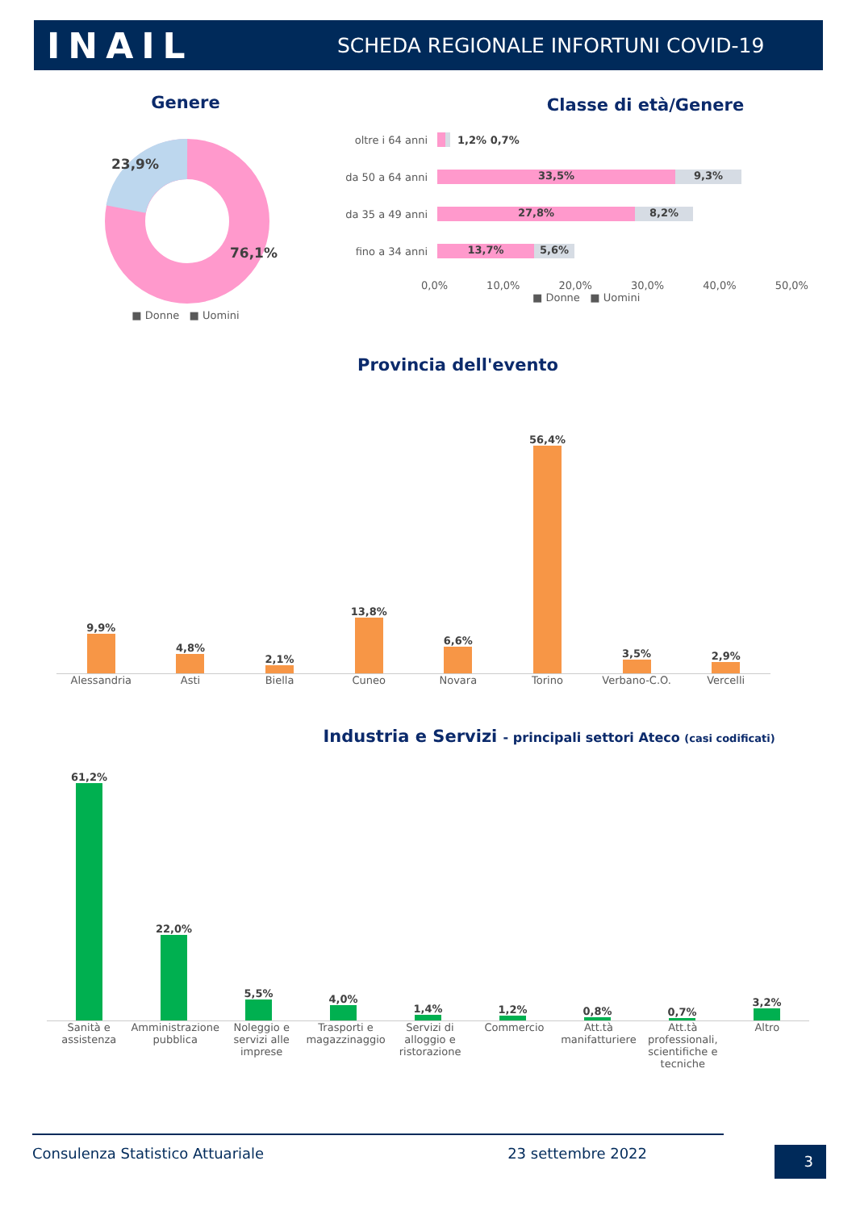INAIL
SCHEDA REGIONALE INFORTUNI COVID-19
Genere
23,9%
76,1%
■ Donne ■ Uomini
Classe di età/Genere
oltre i 64 anni 1,2% 0,7%
da 50 a 64 anni 33,5% 9,3%
da 35 a 49 anni 27,8% 8,2%
fino a 34 anni 13,7% 5,6%
0,0% 10,0% 20,0% 30,0% 40,0% 50,0%
■ Donne ■ Uomini
Provincia dell'evento
9,9%
4,8%
2,1%
13,8%
6,6%
56,4%
3,5%
2,9%
Alessandria Asti Biella Cuneo Novara Torino Verbano-C.O. Vercelli
Industria e Servizi - principali settori Ateco (casi codificati)
61,2%
22,0%
5,5%
4,0%
1,4%
1,2%
0,8%
0,7%
3,2%
Sanità e assistenza Amministrazione pubblica Noleggio e servizi alle imprese
Trasporti e magazzinaggio Servizi di alloggio e ristorazione
Commercio Att.tà manifatturiere Att.tà professionali, scientifiche e tecniche
Altro
Consulenza Statistico Attuariale 23 settembre 2022 3